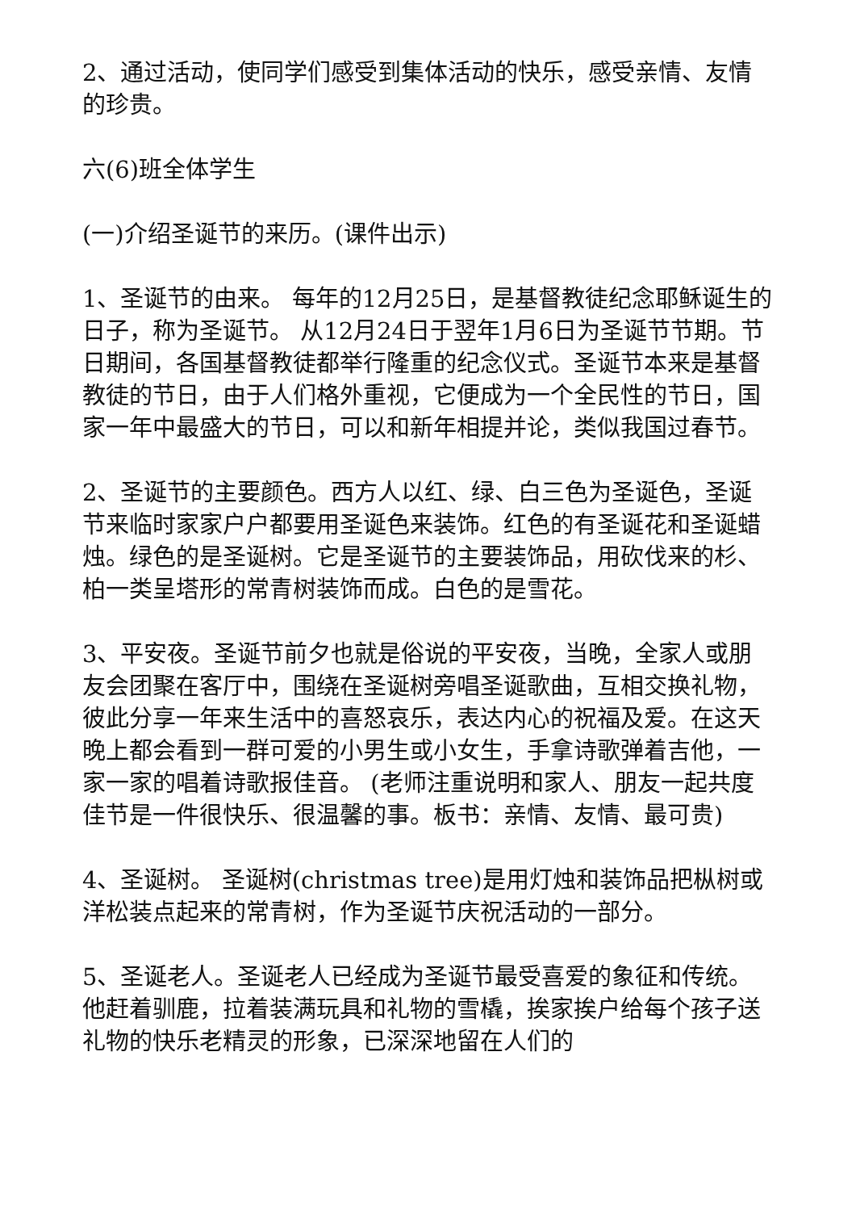2、通过活动，使同学们感受到集体活动的快乐，感受亲情、友情的珍贵。
六(6)班全体学生
(一)介绍圣诞节的来历。(课件出示)
1、圣诞节的由来。 每年的12月25日，是基督教徒纪念耶稣诞生的日子，称为圣诞节。 从12月24日于翌年1月6日为圣诞节节期。节日期间，各国基督教徒都举行隆重的纪念仪式。圣诞节本来是基督教徒的节日，由于人们格外重视，它便成为一个全民性的节日，国家一年中最盛大的节日，可以和新年相提并论，类似我国过春节。
2、圣诞节的主要颜色。西方人以红、绿、白三色为圣诞色，圣诞节来临时家家户户都要用圣诞色来装饰。红色的有圣诞花和圣诞蜡烛。绿色的是圣诞树。它是圣诞节的主要装饰品，用砍伐来的杉、柏一类呈塔形的常青树装饰而成。白色的是雪花。
3、平安夜。圣诞节前夕也就是俗说的平安夜，当晚，全家人或朋友会团聚在客厅中，围绕在圣诞树旁唱圣诞歌曲，互相交换礼物，彼此分享一年来生活中的喜怒哀乐，表达内心的祝福及爱。在这天晚上都会看到一群可爱的小男生或小女生，手拿诗歌弹着吉他，一家一家的唱着诗歌报佳音。 (老师注重说明和家人、朋友一起共度佳节是一件很快乐、很温馨的事。板书：亲情、友情、最可贵)
4、圣诞树。 圣诞树(christmas tree)是用灯烛和装饰品把枞树或洋松装点起来的常青树，作为圣诞节庆祝活动的一部分。
5、圣诞老人。圣诞老人已经成为圣诞节最受喜爱的象征和传统。他赶着驯鹿，拉着装满玩具和礼物的雪橇，挨家挨户给每个孩子送礼物的快乐老精灵的形象，已深深地留在人们的